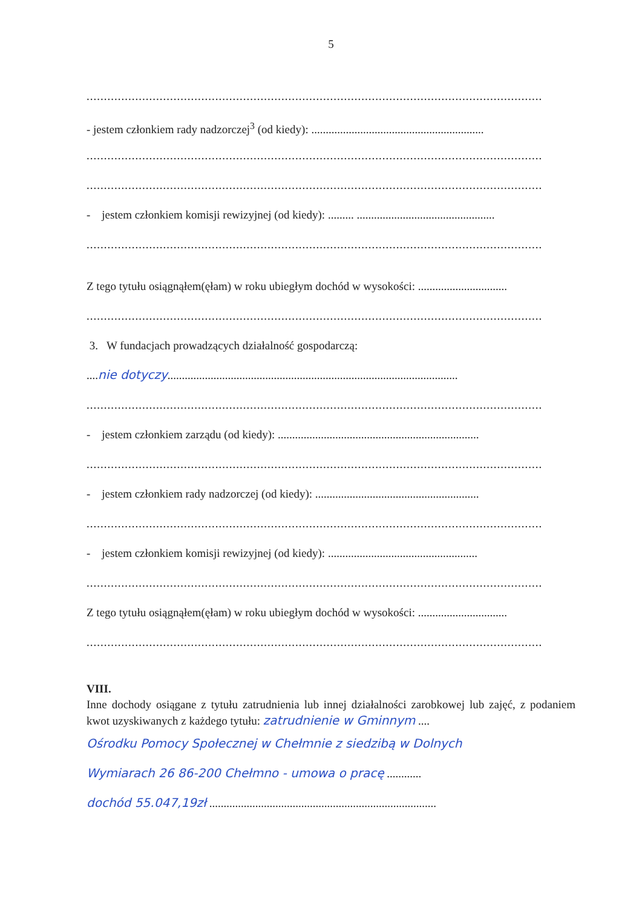5
...................................................................................................................................
- jestem członkiem rady nadzorczej<sup>3</sup> (od kiedy): ............................................................
...................................................................................................................................
...................................................................................................................................
- jestem członkiem komisji rewizyjnej (od kiedy): ......... ................................................
...................................................................................................................................
Z tego tytułu osiągnąłem(ęłam) w roku ubiegłym dochód w wysokości: ...............................
...................................................................................................................................
3. W fundacjach prowadzących działalność gospodarczą:
....nie dotyczy.....................................................................................................
...................................................................................................................................
- jestem członkiem zarządu (od kiedy): ......................................................................
...................................................................................................................................
- jestem członkiem rady nadzorczej (od kiedy): .........................................................
...................................................................................................................................
- jestem członkiem komisji rewizyjnej (od kiedy): ....................................................
...................................................................................................................................
Z tego tytułu osiągnąłem(ęłam) w roku ubiegłym dochód w wysokości: ...............................
...................................................................................................................................
VIII.
Inne dochody osiągane z tytułu zatrudnienia lub innej działalności zarobkowej lub zajęć, z podaniem kwot uzyskiwanych z każdego tytułu: zatrudnienie w Gminnym ....
Ośrodku Pomocy Społecznej w Chełmnie z siedzibą w Dolnych
Wymiarach 26 86-200 Chełmno - umowa o pracę ............
dochód 55.047,19zł ...............................................................................